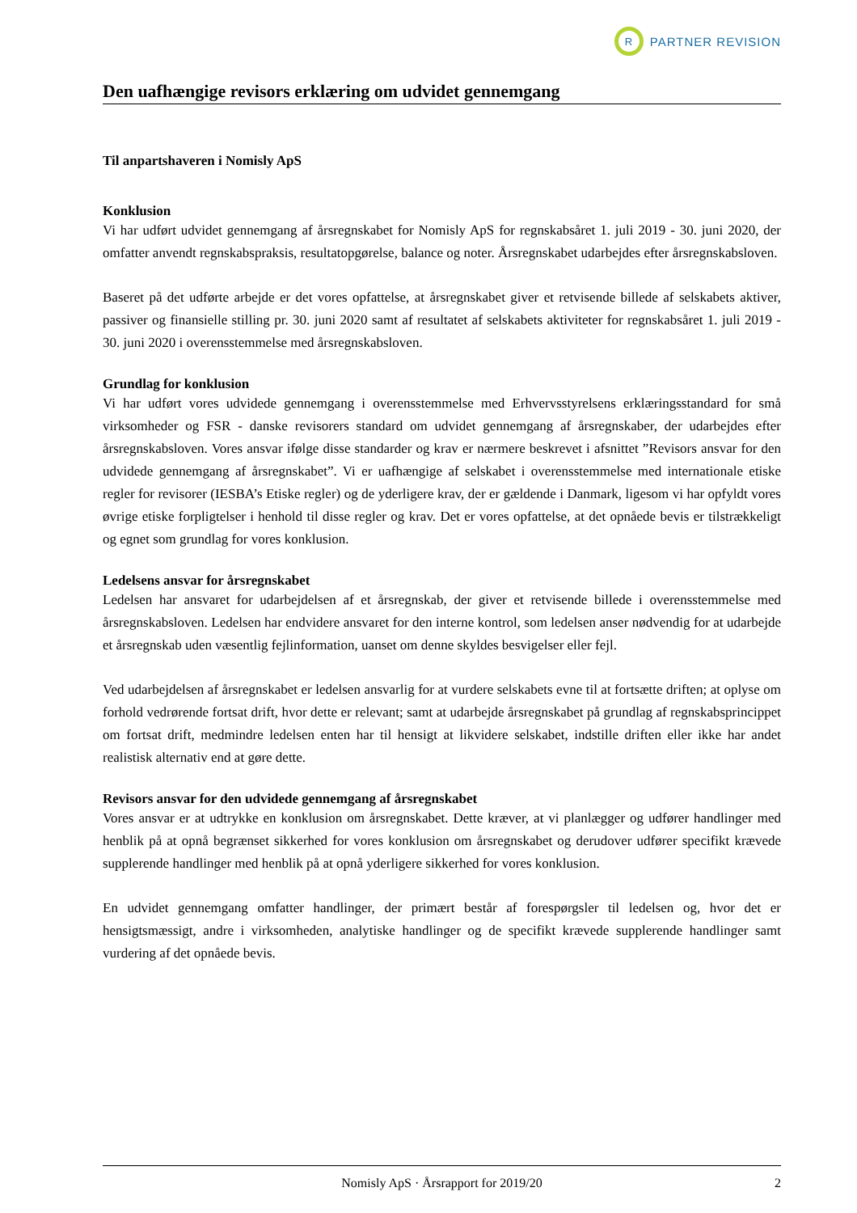R
PARTNER REVISION
Den uafhængige revisors erklæring om udvidet gennemgang
Til anpartshaveren i Nomisly ApS
Konklusion
Vi har udført udvidet gennemgang af årsregnskabet for Nomisly ApS for regnskabsåret 1. juli 2019 - 30. juni 2020, der omfatter anvendt regnskabspraksis, resultatopgørelse, balance og noter. Årsregnskabet udarbejdes efter årsregnskabsloven.
Baseret på det udførte arbejde er det vores opfattelse, at årsregnskabet giver et retvisende billede af selskabets aktiver, passiver og finansielle stilling pr. 30. juni 2020 samt af resultatet af selskabets aktiviteter for regnskabsåret 1. juli 2019 - 30. juni 2020 i overensstemmelse med årsregnskabsloven.
Grundlag for konklusion
Vi har udført vores udvidede gennemgang i overensstemmelse med Erhvervsstyrelsens erklæringsstandard for små virksomheder og FSR - danske revisorers standard om udvidet gennemgang af årsregnskaber, der udarbejdes efter årsregnskabsloven. Vores ansvar ifølge disse standarder og krav er nærmere beskrevet i afsnittet ”Revisors ansvar for den udvidede gennemgang af årsregnskabet”. Vi er uafhængige af selskabet i overensstemmelse med internationale etiske regler for revisorer (IESBA’s Etiske regler) og de yderligere krav, der er gældende i Danmark, ligesom vi har opfyldt vores øvrige etiske forpligtelser i henhold til disse regler og krav. Det er vores opfattelse, at det opnåede bevis er tilstrækkeligt og egnet som grundlag for vores konklusion.
Ledelsens ansvar for årsregnskabet
Ledelsen har ansvaret for udarbejdelsen af et årsregnskab, der giver et retvisende billede i overensstemmelse med årsregnskabsloven. Ledelsen har endvidere ansvaret for den interne kontrol, som ledelsen anser nødvendig for at udarbejde et årsregnskab uden væsentlig fejlinformation, uanset om denne skyldes besvigelser eller fejl.
Ved udarbejdelsen af årsregnskabet er ledelsen ansvarlig for at vurdere selskabets evne til at fortsætte driften; at oplyse om forhold vedrørende fortsat drift, hvor dette er relevant; samt at udarbejde årsregnskabet på grundlag af regnskabsprincippet om fortsat drift, medmindre ledelsen enten har til hensigt at likvidere selskabet, indstille driften eller ikke har andet realistisk alternativ end at gøre dette.
Revisors ansvar for den udvidede gennemgang af årsregnskabet
Vores ansvar er at udtrykke en konklusion om årsregnskabet. Dette kræver, at vi planlægger og udfører handlinger med henblik på at opnå begrænset sikkerhed for vores konklusion om årsregnskabet og derudover udfører specifikt krævede supplerende handlinger med henblik på at opnå yderligere sikkerhed for vores konklusion.
En udvidet gennemgang omfatter handlinger, der primært består af forespørgsler til ledelsen og, hvor det er hensigtsmæssigt, andre i virksomheden, analytiske handlinger og de specifikt krævede supplerende handlinger samt vurdering af det opnåede bevis.
Nomisly ApS · Årsrapport for 2019/20 2